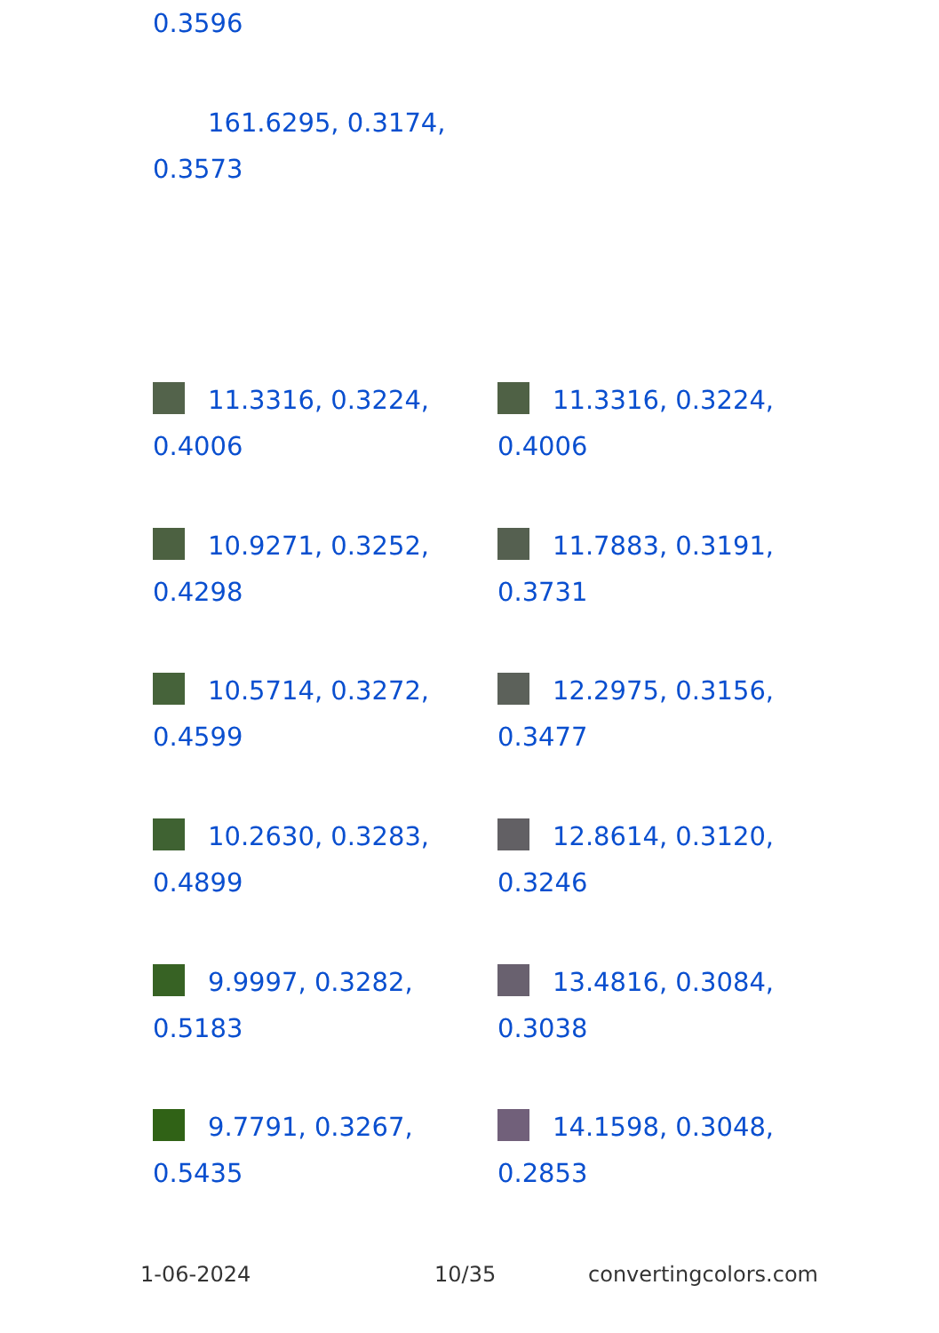0.3596
161.6295, 0.3174, 0.3573
11.3316, 0.3224, 0.4006
11.3316, 0.3224, 0.4006
10.9271, 0.3252, 0.4298
11.7883, 0.3191, 0.3731
10.5714, 0.3272, 0.4599
12.2975, 0.3156, 0.3477
10.2630, 0.3283, 0.4899
12.8614, 0.3120, 0.3246
9.9997, 0.3282, 0.5183
13.4816, 0.3084, 0.3038
9.7791, 0.3267, 0.5435
14.1598, 0.3048, 0.2853
1-06-2024 10/35 convertingcolors.com